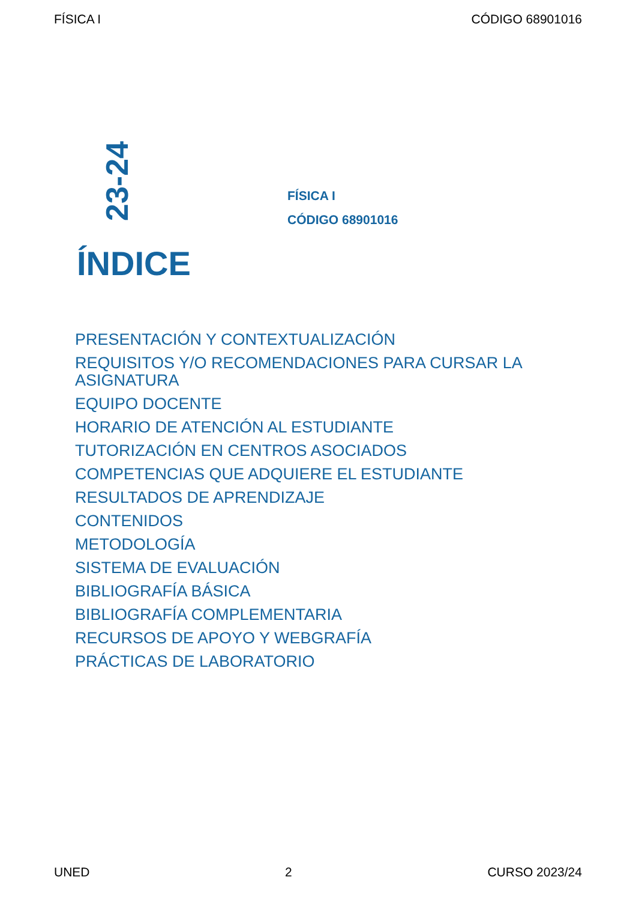FÍSICA I CÓDIGO 68901016
23-24
FÍSICA I
CÓDIGO 68901016
ÍNDICE
PRESENTACIÓN Y CONTEXTUALIZACIÓN
REQUISITOS Y/O RECOMENDACIONES PARA CURSAR LA ASIGNATURA
EQUIPO DOCENTE
HORARIO DE ATENCIÓN AL ESTUDIANTE
TUTORIZACIÓN EN CENTROS ASOCIADOS
COMPETENCIAS QUE ADQUIERE EL ESTUDIANTE
RESULTADOS DE APRENDIZAJE
CONTENIDOS
METODOLOGÍA
SISTEMA DE EVALUACIÓN
BIBLIOGRAFÍA BÁSICA
BIBLIOGRAFÍA COMPLEMENTARIA
RECURSOS DE APOYO Y WEBGRAFÍA
PRÁCTICAS DE LABORATORIO
UNED 2 CURSO 2023/24